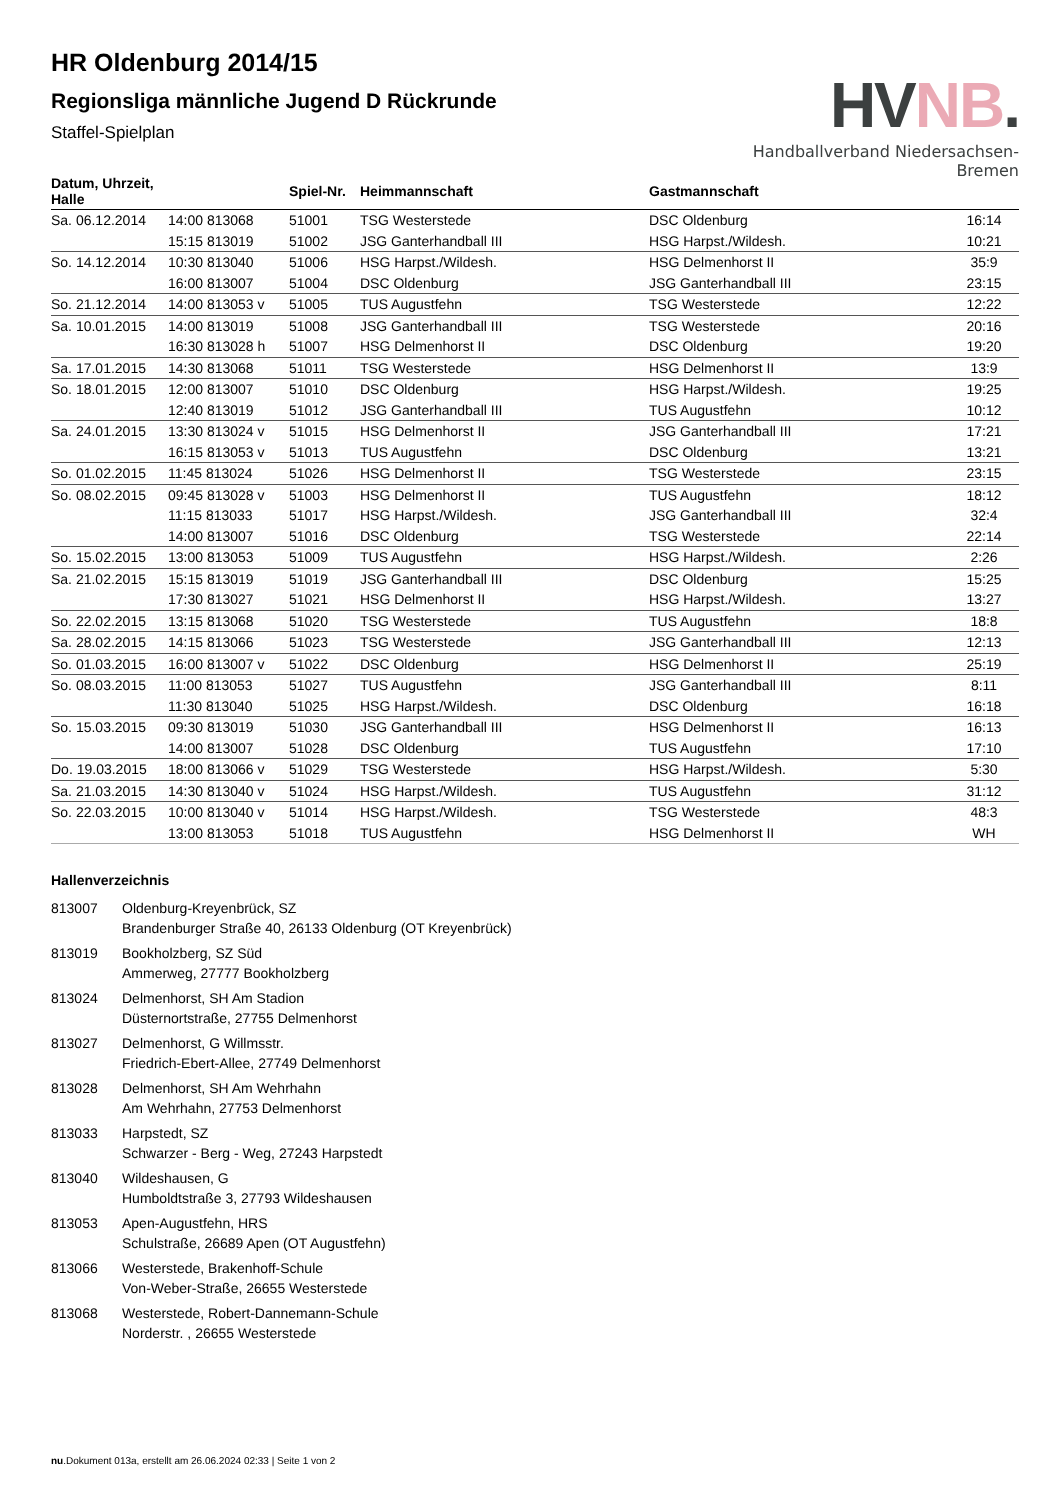HR Oldenburg 2014/15
Regionsliga männliche Jugend D Rückrunde
Staffel-Spielplan
HVNB.
Handballverband Niedersachsen-Bremen
| Datum, Uhrzeit, Halle | | Spiel-Nr. | Heimmannschaft | Gastmannschaft | |
| --- | --- | --- | --- | --- | --- |
| Sa. 06.12.2014 | 14:00 813068 | 51001 | TSG Westerstede | DSC Oldenburg | 16:14 |
| | 15:15 813019 | 51002 | JSG Ganterhandball III | HSG Harpst./Wildesh. | 10:21 |
| So. 14.12.2014 | 10:30 813040 | 51006 | HSG Harpst./Wildesh. | HSG Delmenhorst II | 35:9 |
| | 16:00 813007 | 51004 | DSC Oldenburg | JSG Ganterhandball III | 23:15 |
| So. 21.12.2014 | 14:00 813053 v | 51005 | TUS Augustfehn | TSG Westerstede | 12:22 |
| Sa. 10.01.2015 | 14:00 813019 | 51008 | JSG Ganterhandball III | TSG Westerstede | 20:16 |
| | 16:30 813028 h | 51007 | HSG Delmenhorst II | DSC Oldenburg | 19:20 |
| Sa. 17.01.2015 | 14:30 813068 | 51011 | TSG Westerstede | HSG Delmenhorst II | 13:9 |
| So. 18.01.2015 | 12:00 813007 | 51010 | DSC Oldenburg | HSG Harpst./Wildesh. | 19:25 |
| | 12:40 813019 | 51012 | JSG Ganterhandball III | TUS Augustfehn | 10:12 |
| Sa. 24.01.2015 | 13:30 813024 v | 51015 | HSG Delmenhorst II | JSG Ganterhandball III | 17:21 |
| | 16:15 813053 v | 51013 | TUS Augustfehn | DSC Oldenburg | 13:21 |
| So. 01.02.2015 | 11:45 813024 | 51026 | HSG Delmenhorst II | TSG Westerstede | 23:15 |
| So. 08.02.2015 | 09:45 813028 v | 51003 | HSG Delmenhorst II | TUS Augustfehn | 18:12 |
| | 11:15 813033 | 51017 | HSG Harpst./Wildesh. | JSG Ganterhandball III | 32:4 |
| | 14:00 813007 | 51016 | DSC Oldenburg | TSG Westerstede | 22:14 |
| So. 15.02.2015 | 13:00 813053 | 51009 | TUS Augustfehn | HSG Harpst./Wildesh. | 2:26 |
| Sa. 21.02.2015 | 15:15 813019 | 51019 | JSG Ganterhandball III | DSC Oldenburg | 15:25 |
| | 17:30 813027 | 51021 | HSG Delmenhorst II | HSG Harpst./Wildesh. | 13:27 |
| So. 22.02.2015 | 13:15 813068 | 51020 | TSG Westerstede | TUS Augustfehn | 18:8 |
| Sa. 28.02.2015 | 14:15 813066 | 51023 | TSG Westerstede | JSG Ganterhandball III | 12:13 |
| So. 01.03.2015 | 16:00 813007 v | 51022 | DSC Oldenburg | HSG Delmenhorst II | 25:19 |
| So. 08.03.2015 | 11:00 813053 | 51027 | TUS Augustfehn | JSG Ganterhandball III | 8:11 |
| | 11:30 813040 | 51025 | HSG Harpst./Wildesh. | DSC Oldenburg | 16:18 |
| So. 15.03.2015 | 09:30 813019 | 51030 | JSG Ganterhandball III | HSG Delmenhorst II | 16:13 |
| | 14:00 813007 | 51028 | DSC Oldenburg | TUS Augustfehn | 17:10 |
| Do. 19.03.2015 | 18:00 813066 v | 51029 | TSG Westerstede | HSG Harpst./Wildesh. | 5:30 |
| Sa. 21.03.2015 | 14:30 813040 v | 51024 | HSG Harpst./Wildesh. | TUS Augustfehn | 31:12 |
| So. 22.03.2015 | 10:00 813040 v | 51014 | HSG Harpst./Wildesh. | TSG Westerstede | 48:3 |
| | 13:00 813053 | 51018 | TUS Augustfehn | HSG Delmenhorst II | WH |
Hallenverzeichnis
813007 Oldenburg-Kreyenbrück, SZ
Brandenburger Straße 40, 26133 Oldenburg (OT Kreyenbrück)
813019 Bookholzberg, SZ Süd
Ammerweg, 27777 Bookholzberg
813024 Delmenhorst, SH Am Stadion
Düsternortstraße, 27755 Delmenhorst
813027 Delmenhorst, G Willmsstr.
Friedrich-Ebert-Allee, 27749 Delmenhorst
813028 Delmenhorst, SH Am Wehrhahn
Am Wehrhahn, 27753 Delmenhorst
813033 Harpstedt, SZ
Schwarzer - Berg - Weg, 27243 Harpstedt
813040 Wildeshausen, G
Humboldtstraße 3, 27793 Wildeshausen
813053 Apen-Augustfehn, HRS
Schulstraße, 26689 Apen (OT Augustfehn)
813066 Westerstede, Brakenhoff-Schule
Von-Weber-Straße, 26655 Westerstede
813068 Westerstede, Robert-Dannemann-Schule
Norderstr. , 26655 Westerstede
nu.Dokument 013a, erstellt am 26.06.2024 02:33 | Seite 1 von 2